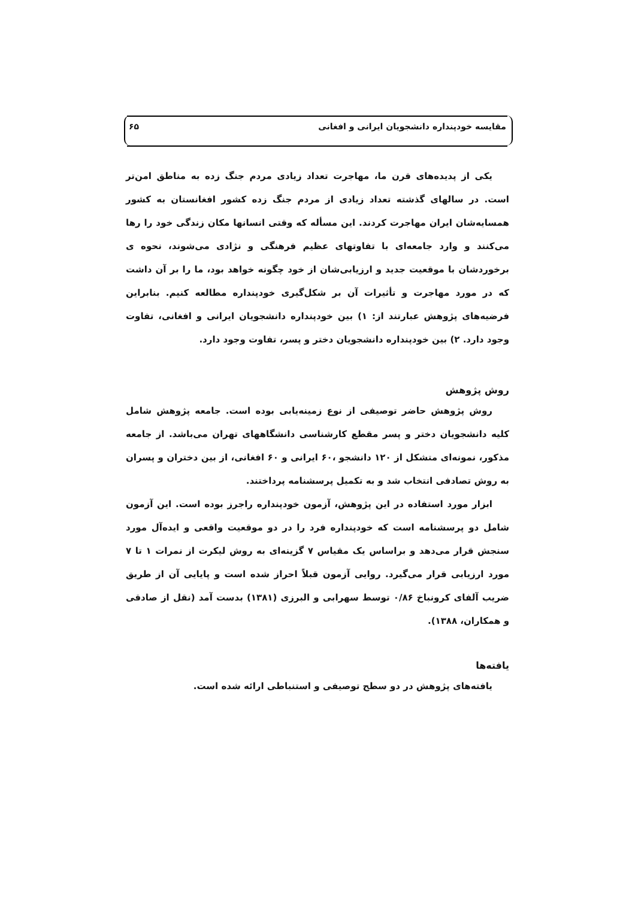مقایسه خودپنداره دانشجویان ایرانی و افغانی ۶۵
یکی از پدیده‌های قرن ما، مهاجرت تعداد زیادی مردم جنگ زده به مناطق امن‌تر است. در سالهای گذشته تعداد زیادی از مردم جنگ زده کشور افغانستان به کشور همسایه‌شان ایران مهاجرت کردند. این مسأله که وقتی انسانها مکان زندگی خود را رها می‌کنند و وارد جامعه‌ای با تفاوتهای عظیم فرهنگی و نژادی می‌شوند، نحوه ی برخوردشان با موقعیت جدید و ارزیابی‌شان از خود چگونه خواهد بود، ما را بر آن داشت که در مورد مهاجرت و تأثیرات آن بر شکل‌گیری خودپنداره مطالعه کنیم. بنابراین فرضیه‌های پژوهش عبارتند از: ۱) بین خودپنداره دانشجویان ایرانی و افغانی، تفاوت وجود دارد. ۲) بین خودپنداره دانشجویان دختر و پسر، تفاوت وجود دارد.
روش پژوهش
روش پژوهش حاضر توصیفی از نوع زمینه‌یابی بوده است. جامعه پژوهش شامل کلیه دانشجویان دختر و پسر مقطع کارشناسی دانشگاههای تهران می‌باشد. از جامعه مذکور، نمونه‌ای متشکل از ۱۲۰ دانشجو ،۶۰ ایرانی و ۶۰ افغانی، از بین دختران و پسران به روش تصادفی انتخاب شد و به تکمیل پرسشنامه پرداختند.
ابزار مورد استفاده در این پژوهش، آزمون خودپنداره راجرز بوده است. این آزمون شامل دو پرسشنامه است که خودپنداره فرد را در دو موقعیت واقعی و ایده‌آل مورد سنجش قرار می‌دهد و براساس یک مقیاس ۷ گزینه‌ای به روش لیکرت از نمرات ۱ تا ۷ مورد ارزیابی قرار می‌گیرد. روایی آزمون قبلاً احراز شده است و پایایی آن از طریق ضریب آلفای کرونباخ ۰/۸۶ توسط سهرابی و البرزی (۱۳۸۱) بدست آمد (نقل از صادقی و همکاران، ۱۳۸۸).
یافته‌ها
یافته‌های پژوهش در دو سطح توصیفی و استنباطی ارائه شده است.